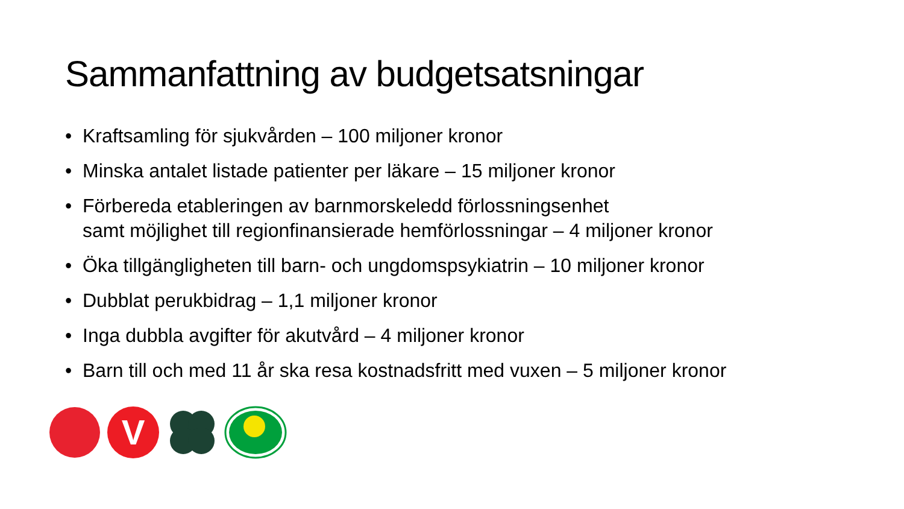Sammanfattning av budgetsatsningar
• Kraftsamling för sjukvården – 100 miljoner kronor
• Minska antalet listade patienter per läkare – 15 miljoner kronor
• Förbereda etableringen av barnmorskeledd förlossningsenhet
samt möjlighet till regionfinansierade hemförlossningar – 4 miljoner kronor
• Öka tillgängligheten till barn- och ungdomspsykiatrin – 10 miljoner kronor
• Dubblat perukbidrag – 1,1 miljoner kronor
• Inga dubbla avgifter för akutvård – 4 miljoner kronor
• Barn till och med 11 år ska resa kostnadsfritt med vuxen – 5 miljoner kronor
V